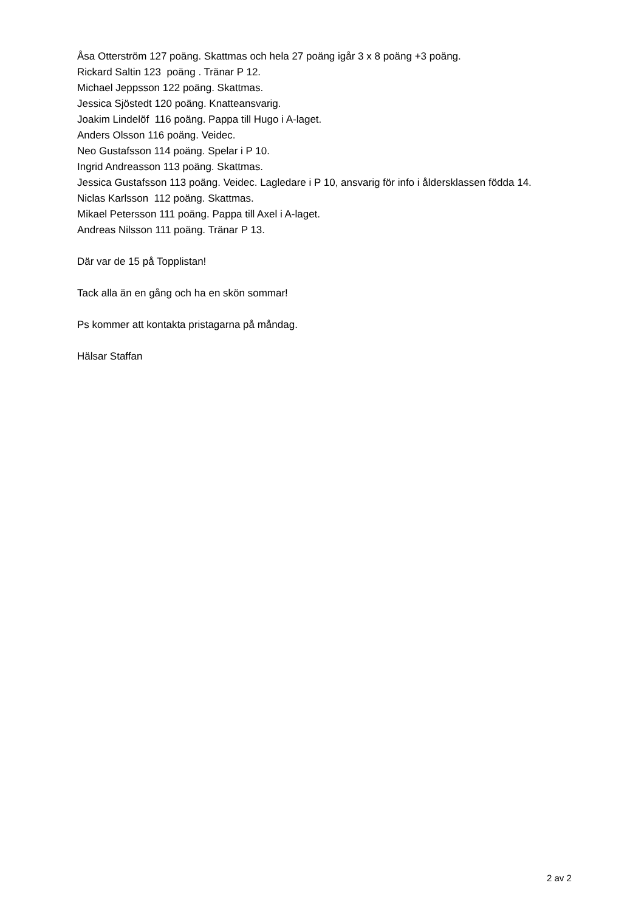Åsa Otterström 127 poäng. Skattmas och hela 27 poäng igår 3 x 8 poäng +3 poäng.
Rickard Saltin 123 poäng . Tränar P 12.
Michael Jeppsson 122 poäng. Skattmas.
Jessica Sjöstedt 120 poäng. Knatteansvarig.
Joakim Lindelöf 116 poäng. Pappa till Hugo i A-laget.
Anders Olsson 116 poäng. Veidec.
Neo Gustafsson 114 poäng. Spelar i P 10.
Ingrid Andreasson 113 poäng. Skattmas.
Jessica Gustafsson 113 poäng. Veidec. Lagledare i P 10, ansvarig för info i åldersklassen födda 14.
Niclas Karlsson 112 poäng. Skattmas.
Mikael Petersson 111 poäng. Pappa till Axel i A-laget.
Andreas Nilsson 111 poäng. Tränar P 13.
Där var de 15 på Topplistan!
Tack alla än en gång och ha en skön sommar!
Ps kommer att kontakta pristagarna på måndag.
Hälsar Staffan
2 av 2